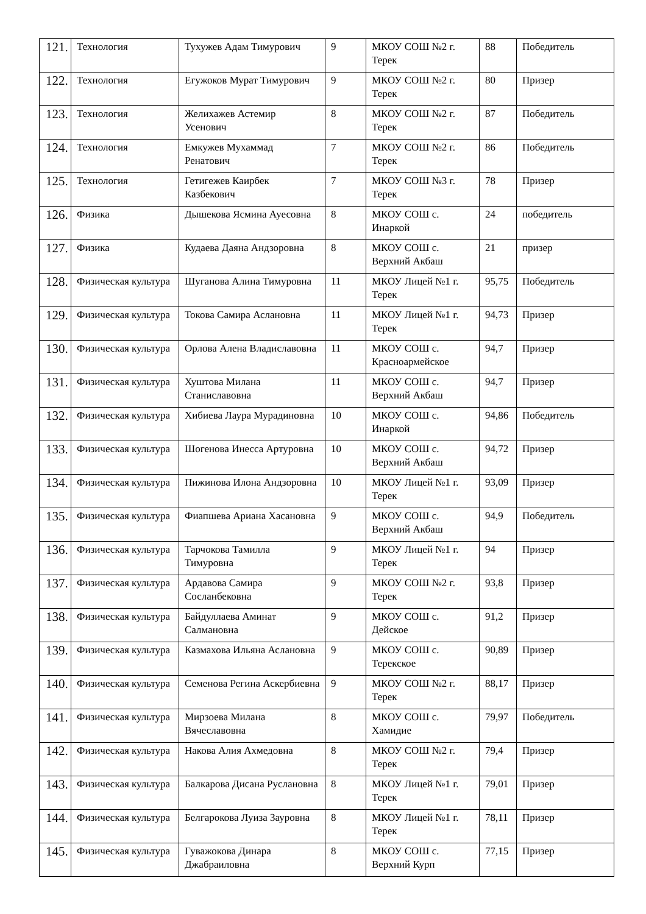| 121. | Технология | Тухужев Адам Тимурович | 9 | МКОУ СОШ №2 г. Терек | 88 | Победитель |
| 122. | Технология | Егужоков Мурат Тимурович | 9 | МКОУ СОШ №2 г. Терек | 80 | Призер |
| 123. | Технология | Желихажев Астемир Усенович | 8 | МКОУ СОШ №2 г. Терек | 87 | Победитель |
| 124. | Технология | Емкужев Мухаммад Ренатович | 7 | МКОУ СОШ №2 г. Терек | 86 | Победитель |
| 125. | Технология | Гетигежев Каирбек Казбекович | 7 | МКОУ СОШ №3 г. Терек | 78 | Призер |
| 126. | Физика | Дышекова Ясмина Ауесовна | 8 | МКОУ СОШ с. Инаркой | 24 | победитель |
| 127. | Физика | Кудаева Даяна Андзоровна | 8 | МКОУ СОШ с. Верхний Акбаш | 21 | призер |
| 128. | Физическая культура | Шуганова Алина Тимуровна | 11 | МКОУ Лицей №1 г. Терек | 95,75 | Победитель |
| 129. | Физическая культура | Токова Самира Аслановна | 11 | МКОУ Лицей №1 г. Терек | 94,73 | Призер |
| 130. | Физическая культура | Орлова Алена Владиславовна | 11 | МКОУ СОШ с. Красноармейское | 94,7 | Призер |
| 131. | Физическая культура | Хуштова Милана Станиславовна | 11 | МКОУ СОШ с. Верхний Акбаш | 94,7 | Призер |
| 132. | Физическая культура | Хибиева Лаура Мурадиновна | 10 | МКОУ СОШ с. Инаркой | 94,86 | Победитель |
| 133. | Физическая культура | Шогенова Инесса Артуровна | 10 | МКОУ СОШ с. Верхний Акбаш | 94,72 | Призер |
| 134. | Физическая культура | Пижинова Илона Андзоровна | 10 | МКОУ Лицей №1 г. Терек | 93,09 | Призер |
| 135. | Физическая культура | Фиапшева Ариана Хасановна | 9 | МКОУ СОШ с. Верхний Акбаш | 94,9 | Победитель |
| 136. | Физическая культура | Тарчокова Тамилла Тимуровна | 9 | МКОУ Лицей №1 г. Терек | 94 | Призер |
| 137. | Физическая культура | Ардавова Самира Сосланбековна | 9 | МКОУ СОШ №2 г. Терек | 93,8 | Призер |
| 138. | Физическая культура | Байдуллаева Аминат Салмановна | 9 | МКОУ СОШ с. Дейское | 91,2 | Призер |
| 139. | Физическая культура | Казмахова Ильяна Аслановна | 9 | МКОУ СОШ с. Терекское | 90,89 | Призер |
| 140. | Физическая культура | Семенова Регина Аскербиевна | 9 | МКОУ СОШ №2 г. Терек | 88,17 | Призер |
| 141. | Физическая культура | Мирзоева Милана Вячеславовна | 8 | МКОУ СОШ с. Хамидие | 79,97 | Победитель |
| 142. | Физическая культура | Накова Алия Ахмедовна | 8 | МКОУ СОШ №2 г. Терек | 79,4 | Призер |
| 143. | Физическая культура | Балкарова Дисана Руслановна | 8 | МКОУ Лицей №1 г. Терек | 79,01 | Призер |
| 144. | Физическая культура | Белгарокова Луиза Зауровна | 8 | МКОУ Лицей №1 г. Терек | 78,11 | Призер |
| 145. | Физическая культура | Гуважокова Динара Джабраиловна | 8 | МКОУ СОШ с. Верхний Курп | 77,15 | Призер |